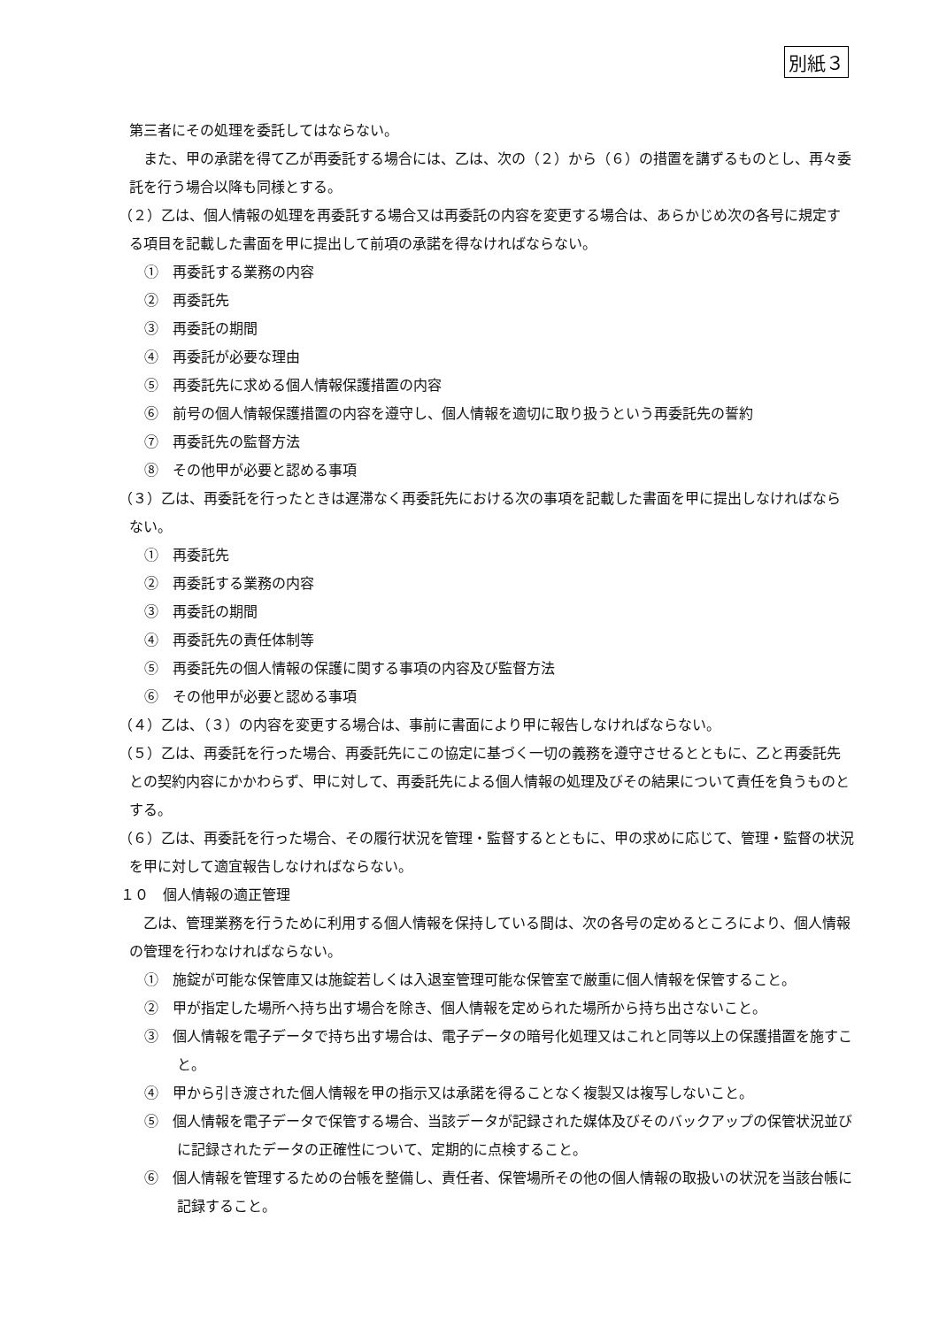別紙３
第三者にその処理を委託してはならない。
　また、甲の承諾を得て乙が再委託する場合には、乙は、次の（２）から（６）の措置を講ずるものとし、再々委託を行う場合以降も同様とする。
（２）乙は、個人情報の処理を再委託する場合又は再委託の内容を変更する場合は、あらかじめ次の各号に規定する項目を記載した書面を甲に提出して前項の承諾を得なければならない。
①　再委託する業務の内容
②　再委託先
③　再委託の期間
④　再委託が必要な理由
⑤　再委託先に求める個人情報保護措置の内容
⑥　前号の個人情報保護措置の内容を遵守し、個人情報を適切に取り扱うという再委託先の誓約
⑦　再委託先の監督方法
⑧　その他甲が必要と認める事項
（３）乙は、再委託を行ったときは遅滞なく再委託先における次の事項を記載した書面を甲に提出しなければならない。
①　再委託先
②　再委託する業務の内容
③　再委託の期間
④　再委託先の責任体制等
⑤　再委託先の個人情報の保護に関する事項の内容及び監督方法
⑥　その他甲が必要と認める事項
（４）乙は、（３）の内容を変更する場合は、事前に書面により甲に報告しなければならない。
（５）乙は、再委託を行った場合、再委託先にこの協定に基づく一切の義務を遵守させるとともに、乙と再委託先との契約内容にかかわらず、甲に対して、再委託先による個人情報の処理及びその結果について責任を負うものとする。
（６）乙は、再委託を行った場合、その履行状況を管理・監督するとともに、甲の求めに応じて、管理・監督の状況を甲に対して適宜報告しなければならない。
１０　個人情報の適正管理
　乙は、管理業務を行うために利用する個人情報を保持している間は、次の各号の定めるところにより、個人情報の管理を行わなければならない。
①　施錠が可能な保管庫又は施錠若しくは入退室管理可能な保管室で厳重に個人情報を保管すること。
②　甲が指定した場所へ持ち出す場合を除き、個人情報を定められた場所から持ち出さないこと。
③　個人情報を電子データで持ち出す場合は、電子データの暗号化処理又はこれと同等以上の保護措置を施すこと。
④　甲から引き渡された個人情報を甲の指示又は承諾を得ることなく複製又は複写しないこと。
⑤　個人情報を電子データで保管する場合、当該データが記録された媒体及びそのバックアップの保管状況並びに記録されたデータの正確性について、定期的に点検すること。
⑥　個人情報を管理するための台帳を整備し、責任者、保管場所その他の個人情報の取扱いの状況を当該台帳に記録すること。